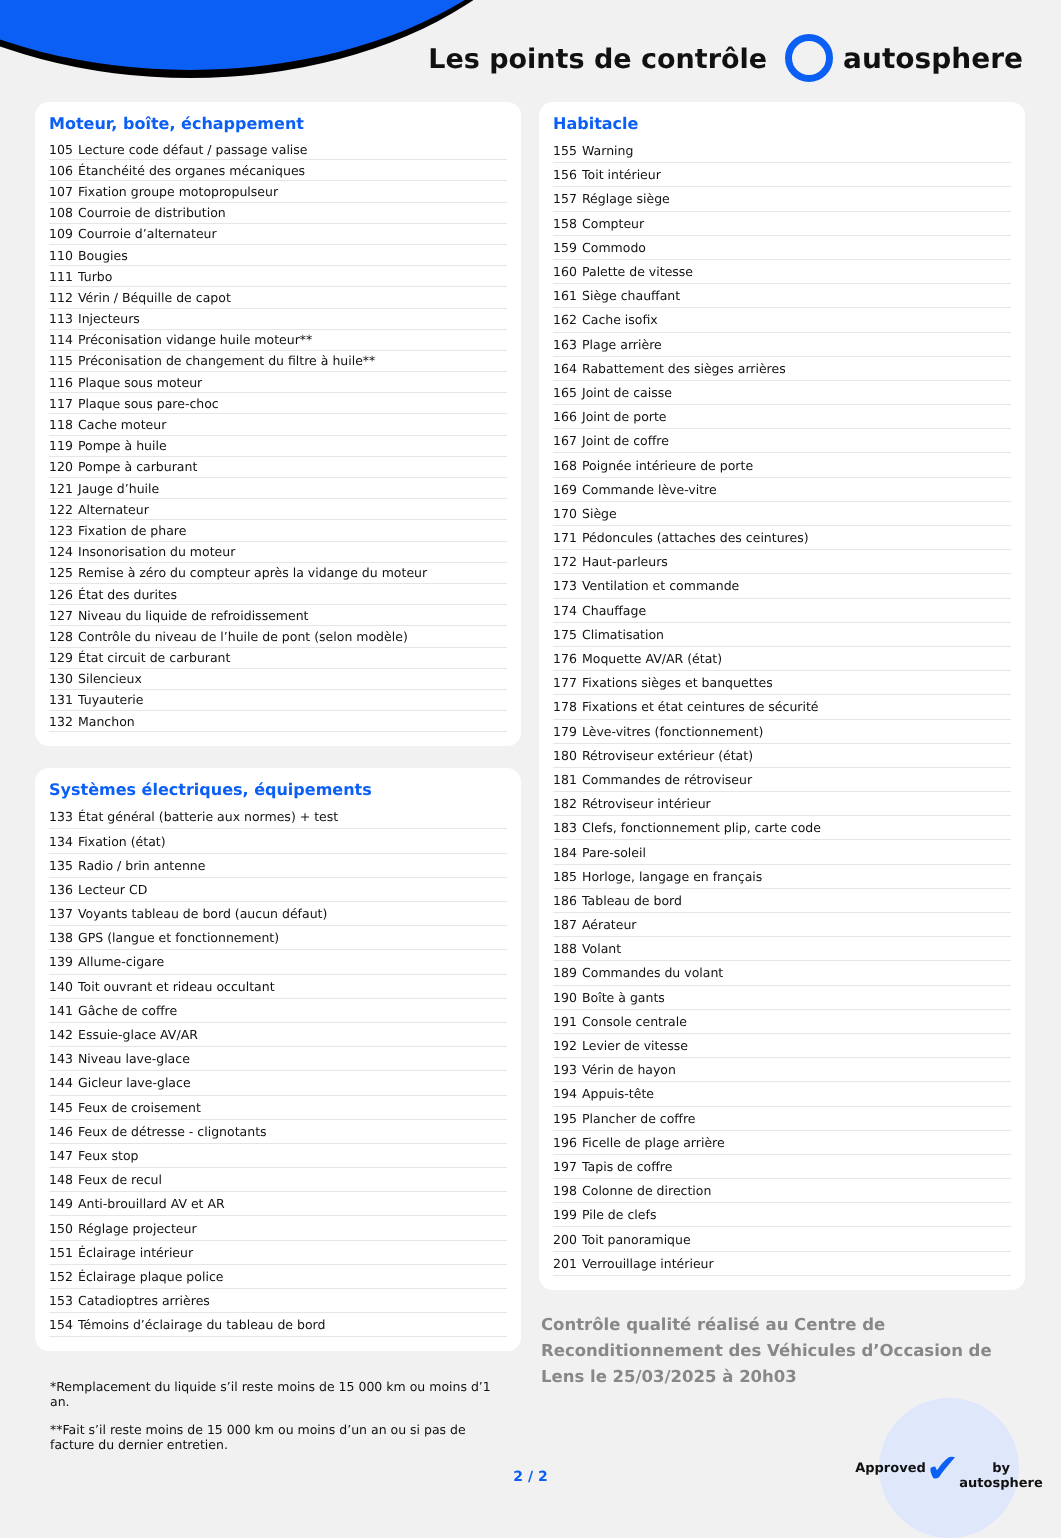Les points de contrôle autosphere
Moteur, boîte, échappement
| 105 | Lecture code défaut / passage valise |
| 106 | Étanchéité des organes mécaniques |
| 107 | Fixation groupe motopropulseur |
| 108 | Courroie de distribution |
| 109 | Courroie d’alternateur |
| 110 | Bougies |
| 111 | Turbo |
| 112 | Vérin / Béquille de capot |
| 113 | Injecteurs |
| 114 | Préconisation vidange huile moteur** |
| 115 | Préconisation de changement du filtre à huile** |
| 116 | Plaque sous moteur |
| 117 | Plaque sous pare-choc |
| 118 | Cache moteur |
| 119 | Pompe à huile |
| 120 | Pompe à carburant |
| 121 | Jauge d’huile |
| 122 | Alternateur |
| 123 | Fixation de phare |
| 124 | Insonorisation du moteur |
| 125 | Remise à zéro du compteur après la vidange du moteur |
| 126 | État des durites |
| 127 | Niveau du liquide de refroidissement |
| 128 | Contrôle du niveau de l’huile de pont (selon modèle) |
| 129 | État circuit de carburant |
| 130 | Silencieux |
| 131 | Tuyauterie |
| 132 | Manchon |
Systèmes électriques, équipements
| 133 | État général (batterie aux normes) + test |
| 134 | Fixation (état) |
| 135 | Radio / brin antenne |
| 136 | Lecteur CD |
| 137 | Voyants tableau de bord (aucun défaut) |
| 138 | GPS (langue et fonctionnement) |
| 139 | Allume-cigare |
| 140 | Toit ouvrant et rideau occultant |
| 141 | Gâche de coffre |
| 142 | Essuie-glace AV/AR |
| 143 | Niveau lave-glace |
| 144 | Gicleur lave-glace |
| 145 | Feux de croisement |
| 146 | Feux de détresse - clignotants |
| 147 | Feux stop |
| 148 | Feux de recul |
| 149 | Anti-brouillard AV et AR |
| 150 | Réglage projecteur |
| 151 | Éclairage intérieur |
| 152 | Éclairage plaque police |
| 153 | Catadioptres arrières |
| 154 | Témoins d’éclairage du tableau de bord |
*Remplacement du liquide s’il reste moins de 15 000 km ou moins d’1 an.
**Fait s’il reste moins de 15 000 km ou moins d’un an ou si pas de facture du dernier entretien.
Habitacle
| 155 | Warning |
| 156 | Toit intérieur |
| 157 | Réglage siège |
| 158 | Compteur |
| 159 | Commodo |
| 160 | Palette de vitesse |
| 161 | Siège chauffant |
| 162 | Cache isofix |
| 163 | Plage arrière |
| 164 | Rabattement des sièges arrières |
| 165 | Joint de caisse |
| 166 | Joint de porte |
| 167 | Joint de coffre |
| 168 | Poignée intérieure de porte |
| 169 | Commande lève-vitre |
| 170 | Siège |
| 171 | Pédoncules (attaches des ceintures) |
| 172 | Haut-parleurs |
| 173 | Ventilation et commande |
| 174 | Chauffage |
| 175 | Climatisation |
| 176 | Moquette AV/AR (état) |
| 177 | Fixations sièges et banquettes |
| 178 | Fixations et état ceintures de sécurité |
| 179 | Lève-vitres (fonctionnement) |
| 180 | Rétroviseur extérieur (état) |
| 181 | Commandes de rétroviseur |
| 182 | Rétroviseur intérieur |
| 183 | Clefs, fonctionnement plip, carte code |
| 184 | Pare-soleil |
| 185 | Horloge, langage en français |
| 186 | Tableau de bord |
| 187 | Aérateur |
| 188 | Volant |
| 189 | Commandes du volant |
| 190 | Boîte à gants |
| 191 | Console centrale |
| 192 | Levier de vitesse |
| 193 | Vérin de hayon |
| 194 | Appuis-tête |
| 195 | Plancher de coffre |
| 196 | Ficelle de plage arrière |
| 197 | Tapis de coffre |
| 198 | Colonne de direction |
| 199 | Pile de clefs |
| 200 | Toit panoramique |
| 201 | Verrouillage intérieur |
Contrôle qualité réalisé au Centre de Reconditionnement des Véhicules d’Occasion de Lens le 25/03/2025 à 20h03
Approved
✔
by autosphere
2 / 2